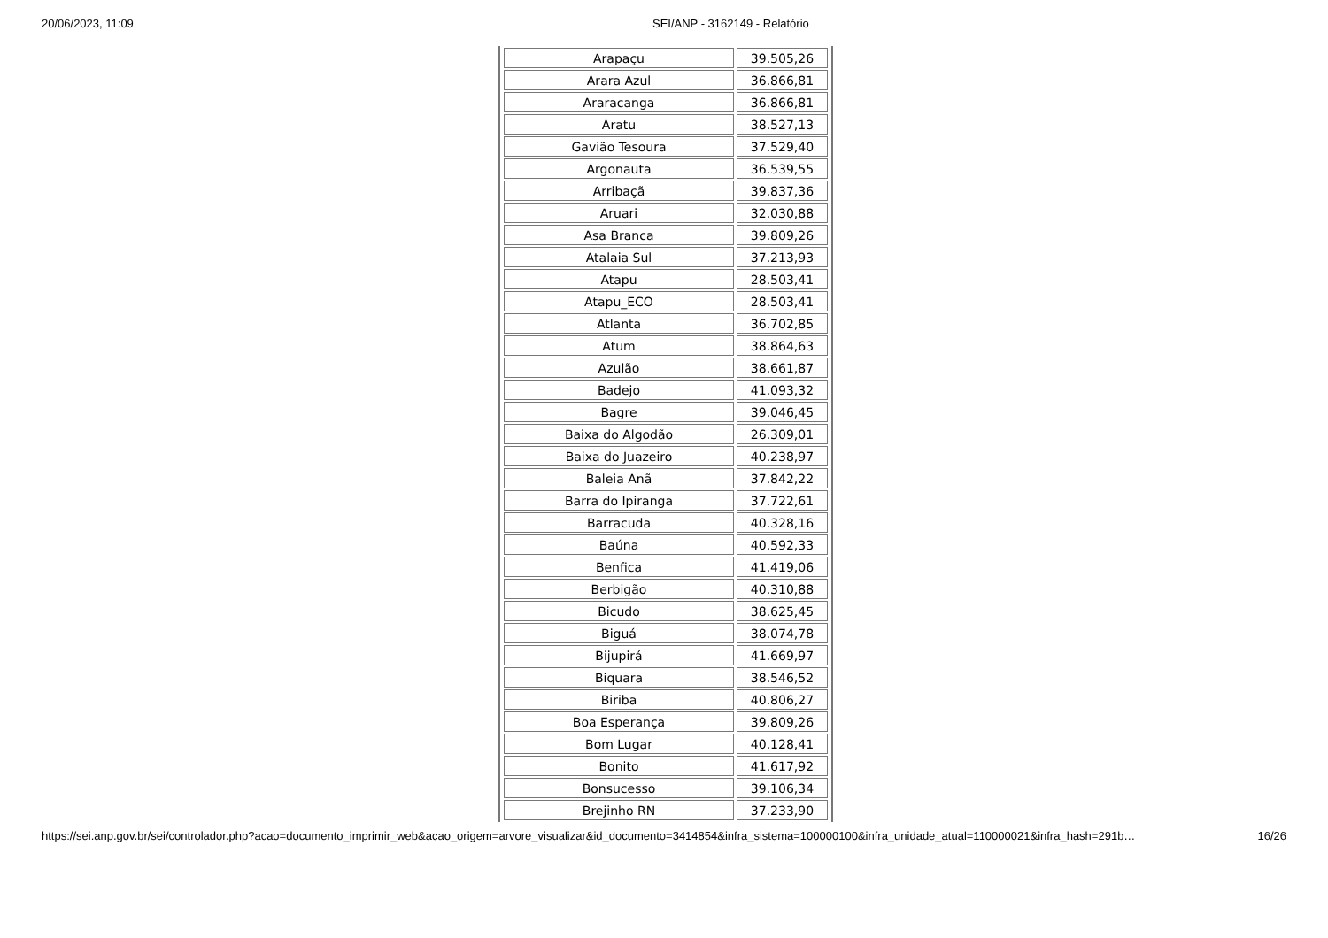20/06/2023, 11:09 SEI/ANP - 3162149 - Relatório
| Arapaçu | 39.505,26 |
| Arara Azul | 36.866,81 |
| Araracanga | 36.866,81 |
| Aratu | 38.527,13 |
| Gavião Tesoura | 37.529,40 |
| Argonauta | 36.539,55 |
| Arribaçã | 39.837,36 |
| Aruari | 32.030,88 |
| Asa Branca | 39.809,26 |
| Atalaia Sul | 37.213,93 |
| Atapu | 28.503,41 |
| Atapu_ECO | 28.503,41 |
| Atlanta | 36.702,85 |
| Atum | 38.864,63 |
| Azulão | 38.661,87 |
| Badejo | 41.093,32 |
| Bagre | 39.046,45 |
| Baixa do Algodão | 26.309,01 |
| Baixa do Juazeiro | 40.238,97 |
| Baleia Anã | 37.842,22 |
| Barra do Ipiranga | 37.722,61 |
| Barracuda | 40.328,16 |
| Baúna | 40.592,33 |
| Benfica | 41.419,06 |
| Berbigão | 40.310,88 |
| Bicudo | 38.625,45 |
| Biguá | 38.074,78 |
| Bijupirá | 41.669,97 |
| Biquara | 38.546,52 |
| Biriba | 40.806,27 |
| Boa Esperança | 39.809,26 |
| Bom Lugar | 40.128,41 |
| Bonito | 41.617,92 |
| Bonsucesso | 39.106,34 |
| Brejinho RN | 37.233,90 |
https://sei.anp.gov.br/sei/controlador.php?acao=documento_imprimir_web&acao_origem=arvore_visualizar&id_documento=3414854&infra_sistema=100000100&infra_unidade_atual=110000021&infra_hash=291b… 16/26